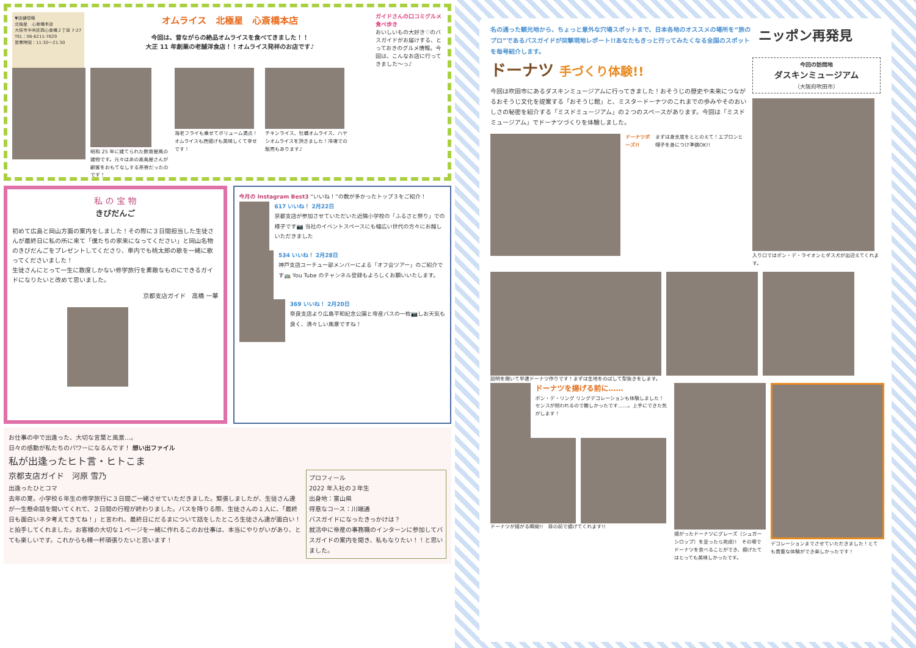▼店舗情報
北極星　心斎橋本店
大阪市中央区西心斎橋２丁目 7-27
TEL：06-6211-7829
営業時間：11:30～21:30
オムライス　北極星　心斎橋本店
今回は、昔ながらの絶品オムライスを食べてきました！！
大正 11 年創業の老舗洋食店！！オムライス発祥のお店です♪
ガイドさんの口コミグルメ 食べ歩き
おいしいもの大好き♡のバスガイドがお届けする、とっておきのグルメ情報。今回は、こんなお店に行ってきました～っ♪
昭和 25 年に建てられた数寄屋風の建物です。元々はあの高島屋さんが顧客をおもてなしする茶寮だったのです！
海老フライも乗せてボリューム満点！オムライスも唐揚げも美味しくて幸せです！
チキンライス、牡蠣オムライス、ハヤシオムライスを頂きました！冷凍での販売もあります♪
私 の 宝 物
きびだんご
初めて広島と岡山方面の案内をしました！その際に３日間担当した生徒さんが最終日に私の所に来て「僕たちの家来になってください」と岡山名物のきびだんごをプレゼントしてくださり、車内でも桃太郎の歌を一緒に歌ってくださいました！
生徒さんにとって一生に数度しかない修学旅行を素敵なものにできるガイドになりたいと改めて思いました。
京都支店ガイド　高橋 一華
今月の Instagram Best3 “いいね！”の数が多かったトップ３をご紹介！
617 いいね！ 2月22日
京都支店が参加させていただいた近隣小学校の「ふるさと祭り」での様子です📷 当社のイベントスペースにも幅広い世代の方々にお越しいただきました
534 いいね！ 2月28日
神戸支店ユーチュー部メンバーによる「オフ会ツアー」のご紹介です🚌 You Tube のチャンネル登録もよろしくお願いいたします。
369 いいね！ 2月20日
奈良支店より広島平和記念公園と帝産バスの一枚📷しお天気も良く、清々しい風景ですね！
お仕事の中で出逢った、大切な言葉と風景…。
日々の感動が私たちのパワーになるんです！ 想い出ファイル
私が出逢ったヒト言・ヒトこま
京都支店ガイド　河原 雪乃
出逢ったひとコマ
去年の夏。小学校６年生の修学旅行に３日間ご一緒させていただきました。緊張しましたが、生徒さん達が一生懸命話を聞いてくれて、２日間の行程が終わりました。バスを降りる際、生徒さんの１人に、「最終日も面白いネタ考えてきてね！」と言われ、最終日にだるまについて話をしたところ生徒さん達が面白い！と拍手してくれました。お客様の大切な１ページを一緒に作れるこのお仕事は、本当にやりがいがあり、とても楽しいです。これからも精一杯頑張りたいと思います！
プロフィール
2022 年入社の３年生
出身地：富山県
得意なコース：川端通
バスガイドになったきっかけは？
就活中に帝産の事務職のインターンに参加してバスガイドの案内を聞き、私もなりたい！！と思いました。
名の通った観光地から、ちょっと意外な穴場スポットまで、日本各地のオススメの場所を“旅のプロ”であるバスガイドが突撃現地レポート!!あなたもきっと行ってみたくなる全国のスポットを毎号紹介します。
ニッポン再発見
ドーナツ 手づくり体験!!
今回は吹田市にあるダスキンミュージアムに行ってきました！おそうじの歴史や未来につながるおそうじ文化を提案する「おそうじ館」と、ミスタードーナツのこれまでの歩みやそのおいしさの秘密を紹介する「ミスドミュージアム」の２つのスペースがあります。今回は「ミスドミュージアム」でドーナツづくりを体験しました。
ドーナツポーズ!! まずは身支度をととのえて！エプロンと帽子を身につけ準備OK!!
今回の訪問地
ダスキンミュージアム
（大阪府吹田市）
入り口ではポン・デ・ライオンとダス犬が出迎えてくれます。
説明を聞いて早速ドーナツ作りです！まずは生地をのばして型抜きをします。
ドーナツを揚げる前に……
ポン・デ・リング リングデコレーションも体験しました！ センスが問われるので難しかったです……。上手にできた気がします！
ドーナツが揚がる瞬間!!　目の前で揚げてくれます!!
揚がったドーナツにグレーズ（シュガーシロップ）を塗ったら完成!!　その場でドーナツを食べることができ、揚げたてはとっても美味しかったです。
デコレーションまでさせていただきました！とても貴重な体験ができ楽しかったです！